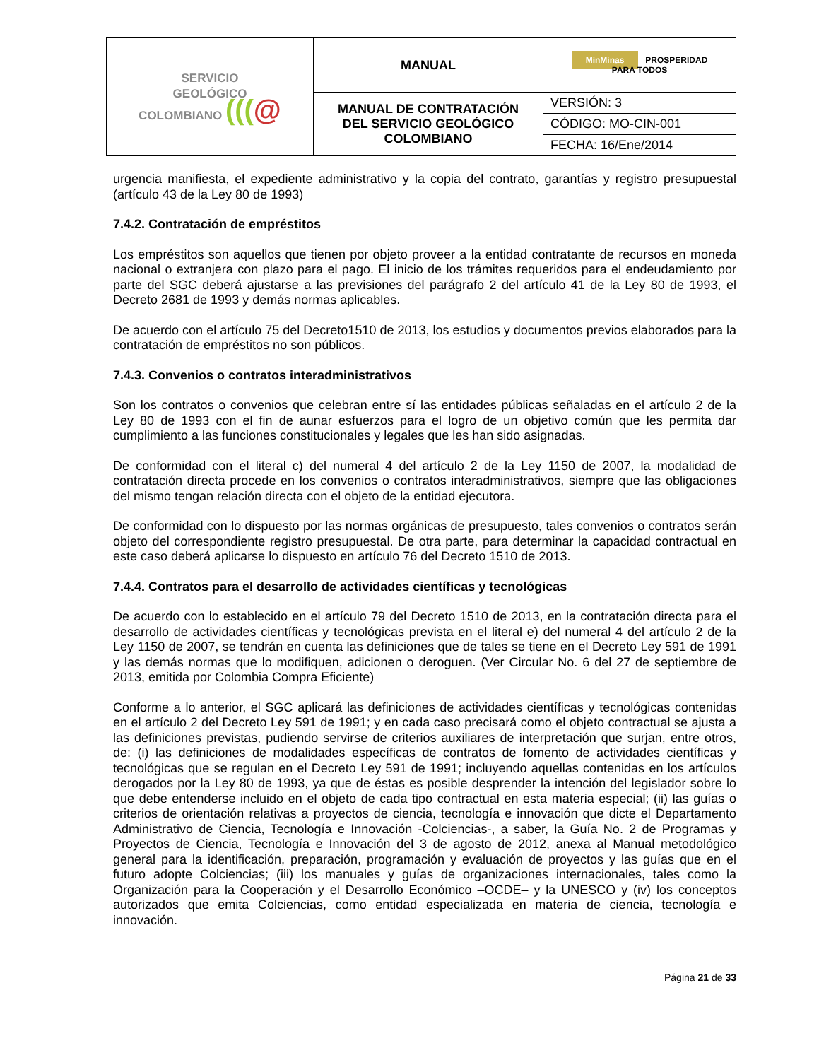| SERVICIO GEOLÓGICO COLOMBIANO ((( @ | MANUAL | MinMinas PROSPERIDAD PARA TODOS |
| | MANUAL DE CONTRATACIÓN DEL SERVICIO GEOLÓGICO COLOMBIANO | VERSIÓN: 3 |
| | | CÓDIGO: MO-CIN-001 |
| | | FECHA: 16/Ene/2014 |
urgencia manifiesta, el expediente administrativo y la copia del contrato, garantías y registro presupuestal (artículo 43 de la Ley 80 de 1993)
7.4.2. Contratación de empréstitos
Los empréstitos son aquellos que tienen por objeto proveer a la entidad contratante de recursos en moneda nacional o extranjera con plazo para el pago. El inicio de los trámites requeridos para el endeudamiento por parte del SGC deberá ajustarse a las previsiones del parágrafo 2 del artículo 41 de la Ley 80 de 1993, el Decreto 2681 de 1993 y demás normas aplicables.
De acuerdo con el artículo 75 del Decreto1510 de 2013, los estudios y documentos previos elaborados para la contratación de empréstitos no son públicos.
7.4.3. Convenios o contratos interadministrativos
Son los contratos o convenios que celebran entre sí las entidades públicas señaladas en el artículo 2 de la Ley 80 de 1993 con el fin de aunar esfuerzos para el logro de un objetivo común que les permita dar cumplimiento a las funciones constitucionales y legales que les han sido asignadas.
De conformidad con el literal c) del numeral 4 del artículo 2 de la Ley 1150 de 2007, la modalidad de contratación directa procede en los convenios o contratos interadministrativos, siempre que las obligaciones del mismo tengan relación directa con el objeto de la entidad ejecutora.
De conformidad con lo dispuesto por las normas orgánicas de presupuesto, tales convenios o contratos serán objeto del correspondiente registro presupuestal. De otra parte, para determinar la capacidad contractual en este caso deberá aplicarse lo dispuesto en artículo 76 del Decreto 1510 de 2013.
7.4.4. Contratos para el desarrollo de actividades científicas y tecnológicas
De acuerdo con lo establecido en el artículo 79 del Decreto 1510 de 2013, en la contratación directa para el desarrollo de actividades científicas y tecnológicas prevista en el literal e) del numeral 4 del artículo 2 de la Ley 1150 de 2007, se tendrán en cuenta las definiciones que de tales se tiene en el Decreto Ley 591 de 1991 y las demás normas que lo modifiquen, adicionen o deroguen. (Ver Circular No. 6 del 27 de septiembre de 2013, emitida por Colombia Compra Eficiente)
Conforme a lo anterior, el SGC aplicará las definiciones de actividades científicas y tecnológicas contenidas en el artículo 2 del Decreto Ley 591 de 1991; y en cada caso precisará como el objeto contractual se ajusta a las definiciones previstas, pudiendo servirse de criterios auxiliares de interpretación que surjan, entre otros, de: (i) las definiciones de modalidades específicas de contratos de fomento de actividades científicas y tecnológicas que se regulan en el Decreto Ley 591 de 1991; incluyendo aquellas contenidas en los artículos derogados por la Ley 80 de 1993, ya que de éstas es posible desprender la intención del legislador sobre lo que debe entenderse incluido en el objeto de cada tipo contractual en esta materia especial; (ii) las guías o criterios de orientación relativas a proyectos de ciencia, tecnología e innovación que dicte el Departamento Administrativo de Ciencia, Tecnología e Innovación -Colciencias-, a saber, la Guía No. 2 de Programas y Proyectos de Ciencia, Tecnología e Innovación del 3 de agosto de 2012, anexa al Manual metodológico general para la identificación, preparación, programación y evaluación de proyectos y las guías que en el futuro adopte Colciencias; (iii) los manuales y guías de organizaciones internacionales, tales como la Organización para la Cooperación y el Desarrollo Económico –OCDE– y la UNESCO y (iv) los conceptos autorizados que emita Colciencias, como entidad especializada en materia de ciencia, tecnología e innovación.
Página 21 de 33